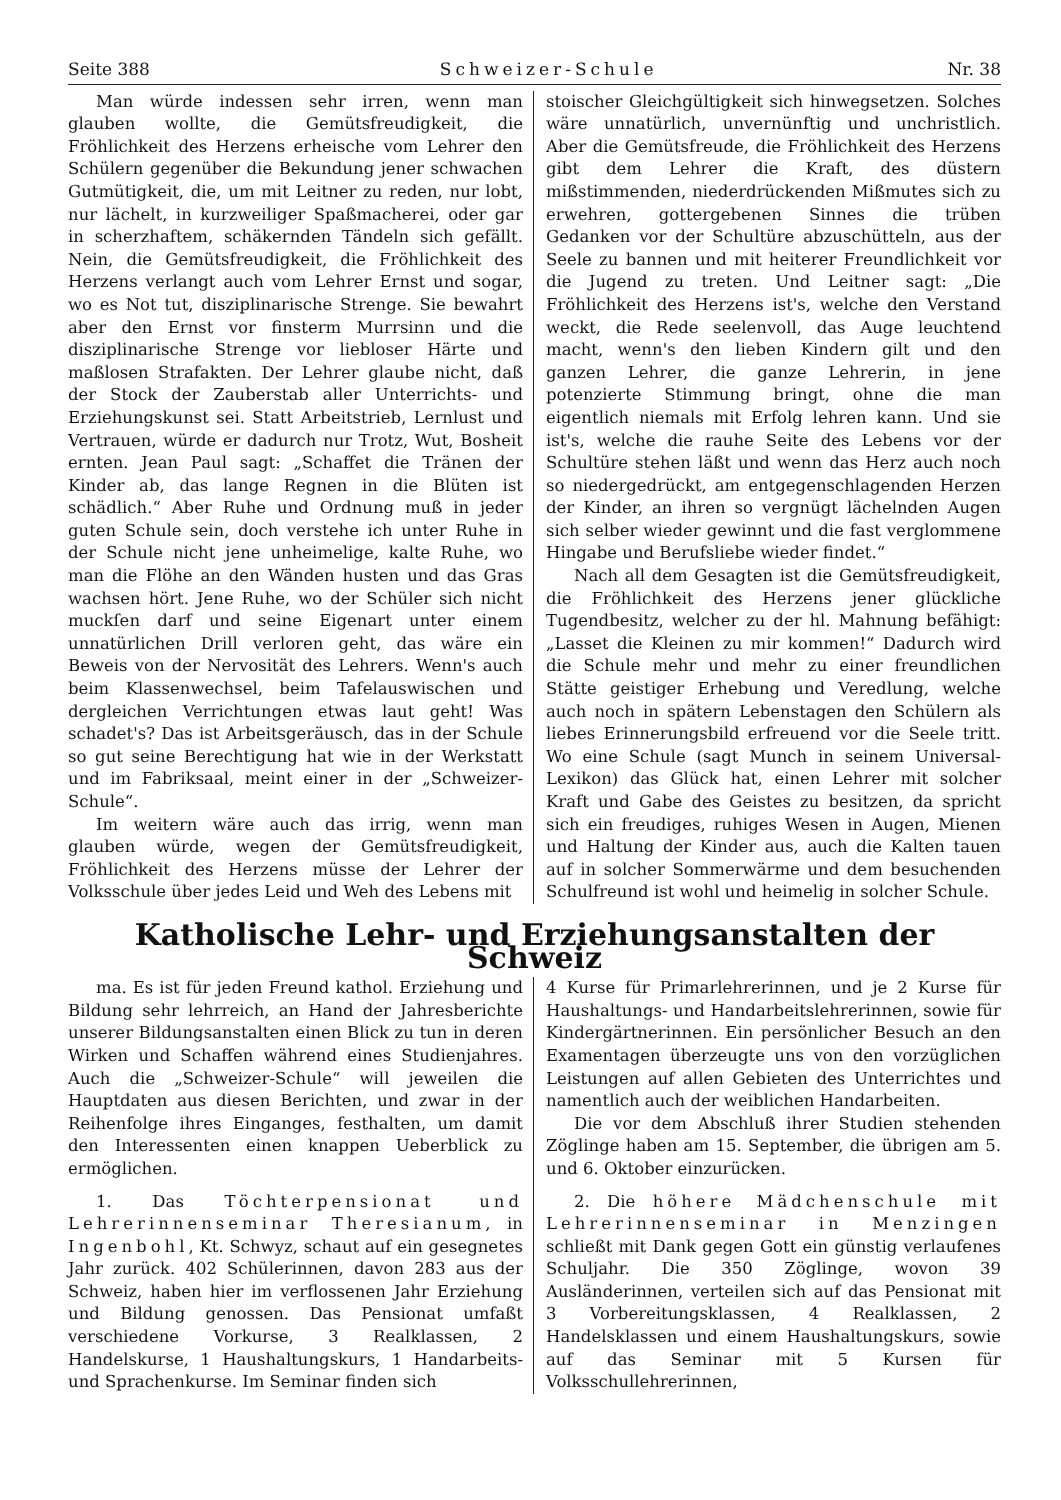Seite 388 Schweizer-Schule Nr. 38
Man würde indessen sehr irren, wenn man glauben wollte, die Gemütsfreudigkeit, die Fröhlichkeit des Herzens erheische vom Lehrer den Schülern gegenüber die Bekundung jener schwachen Gutmütigkeit, die, um mit Leitner zu reden, nur lobt, nur lächelt, in kurzweiliger Spaßmacherei, oder gar in scherzhaftem, schäkernden Tändeln sich gefällt. Nein, die Gemütsfreudigkeit, die Fröhlichkeit des Herzens verlangt auch vom Lehrer Ernst und sogar, wo es Not tut, disziplinarische Strenge. Sie bewahrt aber den Ernst vor finsterm Murrsinn und die disziplinarische Strenge vor liebloser Härte und maßlosen Strafakten. Der Lehrer glaube nicht, daß der Stock der Zauberstab aller Unterrichts- und Erziehungskunst sei. Statt Arbeitstrieb, Lernlust und Vertrauen, würde er dadurch nur Trotz, Wut, Bosheit ernten. Jean Paul sagt: „Schaffet die Tränen der Kinder ab, das lange Regnen in die Blüten ist schädlich.“ Aber Ruhe und Ordnung muß in jeder guten Schule sein, doch verstehe ich unter Ruhe in der Schule nicht jene unheimelige, kalte Ruhe, wo man die Flöhe an den Wänden husten und das Gras wachsen hört. Jene Ruhe, wo der Schüler sich nicht muckſen darf und seine Eigenart unter einem unnatürlichen Drill verloren geht, das wäre ein Beweis von der Nervosität des Lehrers. Wenn's auch beim Klassenwechsel, beim Tafelauswischen und dergleichen Verrichtungen etwas laut geht! Was schadet's? Das ist Arbeitsgeräusch, das in der Schule so gut seine Berechtigung hat wie in der Werkstatt und im Fabriksaal, meint einer in der „Schweizer-Schule“.
Im weitern wäre auch das irrig, wenn man glauben würde, wegen der Gemütsfreudigkeit, Fröhlichkeit des Herzens müsse der Lehrer der Volksschule über jedes Leid und Weh des Lebens mit
stoischer Gleichgültigkeit sich hinwegsetzen. Solches wäre unnatürlich, unvernünftig und unchristlich. Aber die Gemütsfreude, die Fröhlichkeit des Herzens gibt dem Lehrer die Kraft, des düstern mißstimmenden, niederdrückenden Mißmutes sich zu erwehren, gottergebenen Sinnes die trüben Gedanken vor der Schultüre abzuschütteln, aus der Seele zu bannen und mit heiterer Freundlichkeit vor die Jugend zu treten. Und Leitner sagt: „Die Fröhlichkeit des Herzens ist's, welche den Verstand weckt, die Rede seelenvoll, das Auge leuchtend macht, wenn's den lieben Kindern gilt und den ganzen Lehrer, die ganze Lehrerin, in jene potenzierte Stimmung bringt, ohne die man eigentlich niemals mit Erfolg lehren kann. Und sie ist's, welche die rauhe Seite des Lebens vor der Schultüre stehen läßt und wenn das Herz auch noch so niedergedrückt, am entgegenschlagenden Herzen der Kinder, an ihren so vergnügt lächelnden Augen sich selber wieder gewinnt und die fast verglommene Hingabe und Berufsliebe wieder findet.“
Nach all dem Gesagten ist die Gemütsfreudigkeit, die Fröhlichkeit des Herzens jener glückliche Tugendbesitz, welcher zu der hl. Mahnung befähigt: „Lasset die Kleinen zu mir kommen!“ Dadurch wird die Schule mehr und mehr zu einer freundlichen Stätte geistiger Erhebung und Veredlung, welche auch noch in spätern Lebenstagen den Schülern als liebes Erinnerungsbild erfreuend vor die Seele tritt. Wo eine Schule (sagt Munch in seinem Universal-Lexikon) das Glück hat, einen Lehrer mit solcher Kraft und Gabe des Geistes zu besitzen, da spricht sich ein freudiges, ruhiges Wesen in Augen, Mienen und Haltung der Kinder aus, auch die Kalten tauen auf in solcher Sommerwärme und dem besuchenden Schulfreund ist wohl und heimelig in solcher Schule.
Katholische Lehr- und Erziehungsanstalten der Schweiz
ma. Es ist für jeden Freund kathol. Erziehung und Bildung sehr lehrreich, an Hand der Jahresberichte unserer Bildungsanstalten einen Blick zu tun in deren Wirken und Schaffen während eines Studienjahres. Auch die „Schweizer-Schule“ will jeweilen die Hauptdaten aus diesen Berichten, und zwar in der Reihenfolge ihres Einganges, festhalten, um damit den Interessenten einen knappen Ueberblick zu ermöglichen.
1. Das Töchterpensionat und Lehrerinnenseminar Theresianum, in Ingenbohl, Kt. Schwyz, schaut auf ein gesegnetes Jahr zurück. 402 Schülerinnen, davon 283 aus der Schweiz, haben hier im verflossenen Jahr Erziehung und Bildung genossen. Das Pensionat umfaßt verschiedene Vorkurse, 3 Realklassen, 2 Handelskurse, 1 Haushaltungskurs, 1 Handarbeits- und Sprachenkurse. Im Seminar finden sich
4 Kurse für Primarlehrerinnen, und je 2 Kurse für Haushaltungs- und Handarbeitslehrerinnen, sowie für Kindergärtnerinnen. Ein persönlicher Besuch an den Examentagen überzeugte uns von den vorzüglichen Leistungen auf allen Gebieten des Unterrichtes und namentlich auch der weiblichen Handarbeiten.
Die vor dem Abschluß ihrer Studien stehenden Zöglinge haben am 15. September, die übrigen am 5. und 6. Oktober einzurücken.
2. Die höhere Mädchenschule mit Lehrerinnenseminar in Menzingen schließt mit Dank gegen Gott ein günstig verlaufenes Schuljahr. Die 350 Zöglinge, wovon 39 Ausländerinnen, verteilen sich auf das Pensionat mit 3 Vorbereitungsklassen, 4 Realklassen, 2 Handelsklassen und einem Haushaltungskurs, sowie auf das Seminar mit 5 Kursen für Volksschullehrerinnen,